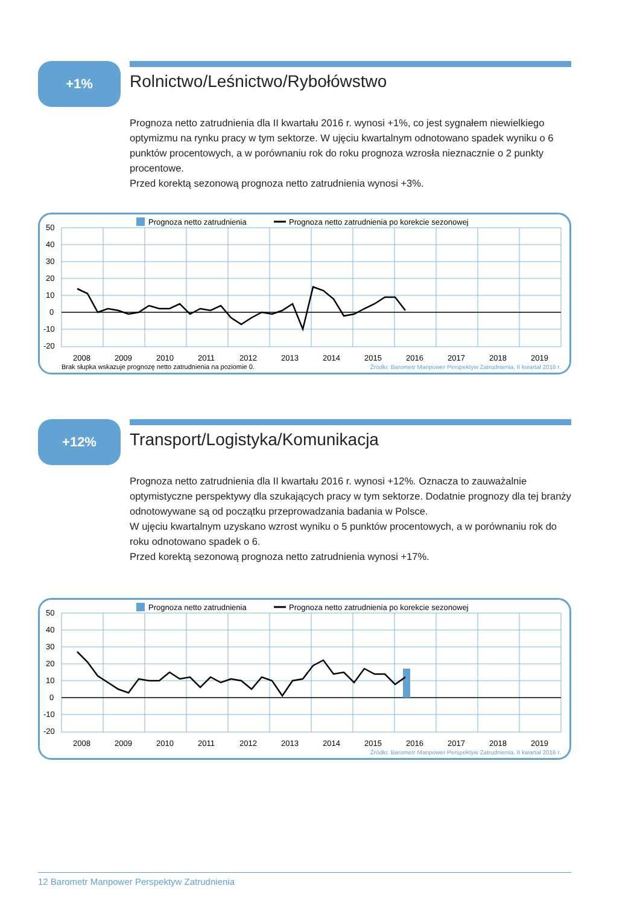+1%
Rolnictwo/Leśnictwo/Rybołówstwo
Prognoza netto zatrudnienia dla II kwartału 2016 r. wynosi +1%, co jest sygnałem niewielkiego optymizmu na rynku pracy w tym sektorze. W ujęciu kwartalnym odnotowano spadek wyniku o 6 punktów procentowych, a w porównaniu rok do roku prognoza wzrosła nieznacznie o 2 punkty procentowe.
Przed korektą sezonową prognoza netto zatrudnienia wynosi +3%.
Prognoza netto zatrudnienia
Prognoza netto zatrudnienia po korekcie sezonowej
50
40
30
20
10
0
-10
-20
2008
2009
2010
2011
2012
2013
2014
2015
2016
2017
2018
2019
Brak słupka wskazuje prognozę netto zatrudnienia na poziomie 0.
Źródło: Barometr Manpower Perspektyw Zatrudnienia, II kwartał 2016 r.
+12%
Transport/Logistyka/Komunikacja
Prognoza netto zatrudnienia dla II kwartału 2016 r. wynosi +12%. Oznacza to zauważalnie optymistyczne perspektywy dla szukających pracy w tym sektorze. Dodatnie prognozy dla tej branży odnotowywane są od początku przeprowadzania badania w Polsce.
W ujęciu kwartalnym uzyskano wzrost wyniku o 5 punktów procentowych, a w porównaniu rok do roku odnotowano spadek o 6.
Przed korektą sezonową prognoza netto zatrudnienia wynosi +17%.
Prognoza netto zatrudnienia
Prognoza netto zatrudnienia po korekcie sezonowej
50
40
30
20
10
0
-10
-20
2008
2009
2010
2011
2012
2013
2014
2015
2016
2017
2018
2019
Źródło: Barometr Manpower Perspektyw Zatrudnienia, II kwartał 2016 r.
12 Barometr Manpower Perspektyw Zatrudnienia